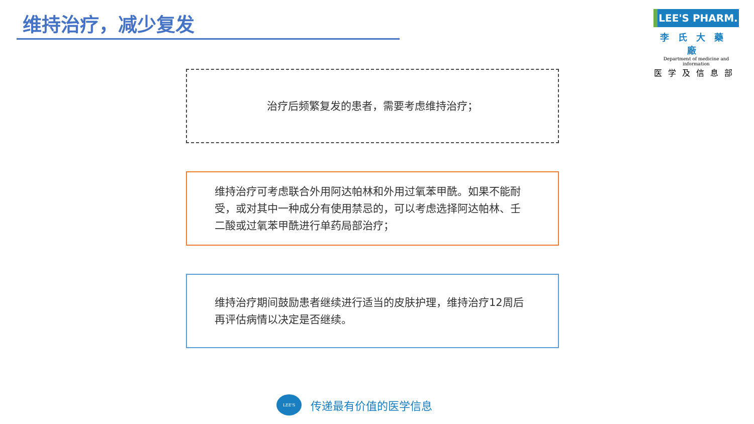维持治疗，减少复发
LEE'S PHARM.
李氏大藥廠
Department of medicine and information
医学及信息部
治疗后频繁复发的患者，需要考虑维持治疗；
维持治疗可考虑联合外用阿达帕林和外用过氧苯甲酰。如果不能耐受，或对其中一种成分有使用禁忌的，可以考虑选择阿达帕林、壬二酸或过氧苯甲酰进行单药局部治疗；
维持治疗期间鼓励患者继续进行适当的皮肤护理，维持治疗12周后再评估病情以决定是否继续。
LEE'S
传递最有价值的医学信息